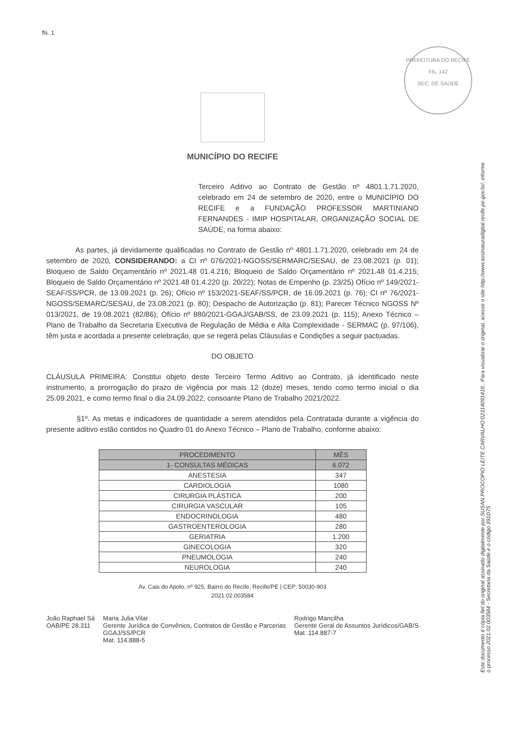fls. 1
PREFEITURA DO RECIFE
Fls. 142
SEC. DE SAÚDE
Este documento é cópia fiel do original assinado digitalmente por SUSAN PROCOPIO LEITE CARVALHO:02314091418.. Para visualizar o original, acesse o site http://www.assinaturadigital.recife.pe.gov.br/, informe o processo 2021.02.003584 - Secretaria da Saúde e o código 391D75
MUNICÍPIO DO RECIFE
Terceiro Aditivo ao Contrato de Gestão nº 4801.1.71.2020, celebrado em 24 de setembro de 2020, entre o MUNICÍPIO DO RECIFE e a FUNDAÇÃO PROFESSOR MARTINIANO FERNANDES - IMIP HOSPITALAR, ORGANIZAÇÃO SOCIAL DE SAÚDE, na forma abaixo:
As partes, já devidamente qualificadas no Contrato de Gestão nº 4801.1.71.2020, celebrado em 24 de setembro de 2020, CONSIDERANDO: a CI nº 076/2021-NGOSS/SERMARC/SESAU, de 23.08.2021 (p. 01); Bloqueio de Saldo Orçamentário nº 2021.48 01.4.216; Bloqueio de Saldo Orçamentário nº 2021.48 01.4.215; Bloqueio de Saldo Orçamentário nº 2021.48 01.4.220 (p. 20/22); Notas de Empenho (p. 23/25) Ofício nº 149/2021-SEAF/SS/PCR, de 13.09.2021 (p. 26); Ofício nº 153/2021-SEAF/SS/PCR, de 16.09.2021 (p. 76); CI nº 76/2021-NGOSS/SEMARC/SESAU, de 23.08.2021 (p. 80); Despacho de Autorização (p. 81); Parecer Técnico NGOSS Nº 013/2021, de 19.08.2021 (82/86); Ofício nº 880/2021-GGAJ/GAB/SS, de 23.09.2021 (p. 115); Anexo Técnico – Plano de Trabalho da Secretaria Executiva de Regulação de Média e Alta Complexidade - SERMAC (p. 97/106), têm justa e acordada a presente celebração, que se regerá pelas Cláusulas e Condições a seguir pactuadas.
DO OBJETO
CLÁUSULA PRIMEIRA: Constitui objeto deste Terceiro Termo Aditivo ao Contrato, já identificado neste instrumento, a prorrogação do prazo de vigência por mais 12 (doze) meses, tendo como termo inicial o dia 25.09.2021, e como termo final o dia 24.09.2022, consoante Plano de Trabalho 2021/2022.
§1º. As metas e indicadores de quantidade a serem atendidos pela Contratada durante a vigência do presente aditivo estão contidos no Quadro 01 do Anexo Técnico – Plano de Trabalho, conforme abaixo:
| PROCEDIMENTO | MÊS |
| --- | --- |
| 1- CONSULTAS MÉDICAS | 6.072 |
| ANESTESIA | 347 |
| CARDIOLOGIA | 1080 |
| CIRURGIA PLÁSTICA | 200 |
| CIRURGIA VASCULAR | 105 |
| ENDOCRINOLOGIA | 480 |
| GASTROENTEROLOGIA | 280 |
| GERIATRIA | 1.200 |
| GINECOLOGIA | 320 |
| PNEUMOLOGIA | 240 |
| NEUROLOGIA | 240 |
Av. Cais do Apolo, nº 925, Bairro do Recife, Recife/PE | CEP: 50030-903
2021.02.003584
João Raphael Sá
OAB/PE 28.311
Maria Julia Vilar
Gerente Jurídica de Convênios, Contratos de Gestão e Parcerias
GGAJ/SS/PCR
Mat. 114.888-5
Rodrigo Mancilha
Gerente Geral de Assuntos Jurídicos/GAB/S
Mat. 114.887-7